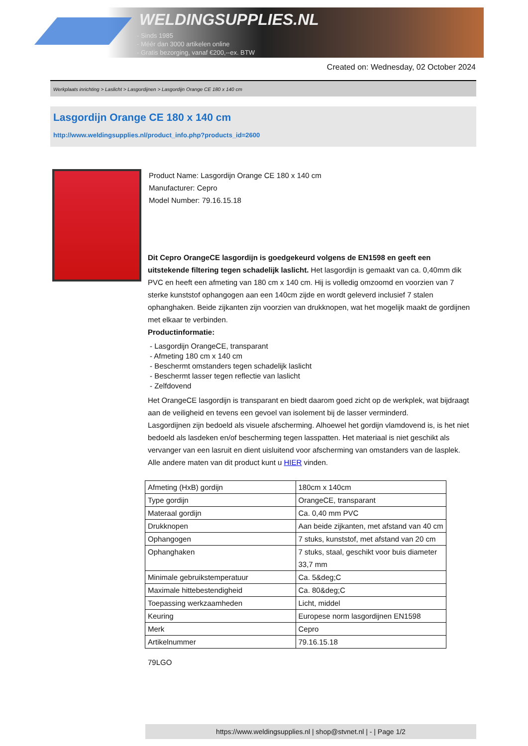WELDINGSUPPLIES.NL
- Sinds 1985
- Méér dan 3000 artikelen online
- Gratis bezorging, vanaf €200,--ex. BTW
Created on: Wednesday, 02 October 2024
Werkplaats inrichting > Laslicht > Lasgordijnen > Lasgordijn Orange CE 180 x 140 cm
Lasgordijn Orange CE 180 x 140 cm
http://www.weldingsupplies.nl/product_info.php?products_id=2600
Product Name: Lasgordijn Orange CE 180 x 140 cm
Manufacturer: Cepro
Model Number: 79.16.15.18
Dit Cepro OrangeCE lasgordijn is goedgekeurd volgens de EN1598 en geeft een uitstekende filtering tegen schadelijk laslicht. Het lasgordijn is gemaakt van ca. 0,40mm dik PVC en heeft een afmeting van 180 cm x 140 cm. Hij is volledig omzoomd en voorzien van 7 sterke kunststof ophangogen aan een 140cm zijde en wordt geleverd inclusief 7 stalen ophanghaken. Beide zijkanten zijn voorzien van drukknopen, wat het mogelijk maakt de gordijnen met elkaar te verbinden.
Productinformatie:
- Lasgordijn OrangeCE, transparant
- Afmeting 180 cm x 140 cm
- Beschermt omstanders tegen schadelijk laslicht
- Beschermt lasser tegen reflectie van laslicht
- Zelfdovend
Het OrangeCE lasgordijn is transparant en biedt daarom goed zicht op de werkplek, wat bijdraagt aan de veiligheid en tevens een gevoel van isolement bij de lasser verminderd.
Lasgordijnen zijn bedoeld als visuele afscherming. Alhoewel het gordijn vlamdovend is, is het niet bedoeld als lasdeken en/of bescherming tegen lasspatten. Het materiaal is niet geschikt als vervanger van een lasruit en dient uisluitend voor afscherming van omstanders van de lasplek.
Alle andere maten van dit product kunt u HIER vinden.
| Afmeting (HxB) gordijn | 180cm x 140cm |
| Type gordijn | OrangeCE, transparant |
| Materaal gordijn | Ca. 0,40 mm PVC |
| Drukknopen | Aan beide zijkanten, met afstand van 40 cm |
| Ophangogen | 7 stuks, kunststof, met afstand van 20 cm |
| Ophanghaken | 7 stuks, staal, geschikt voor buis diameter 33,7 mm |
| Minimale gebruikstemperatuur | Ca. 5&deg;C |
| Maximale hittebestendigheid | Ca. 80&deg;C |
| Toepassing werkzaamheden | Licht, middel |
| Keuring | Europese norm lasgordijnen EN1598 |
| Merk | Cepro |
| Artikelnummer | 79.16.15.18 |
79LGO
https://www.weldingsupplies.nl | shop@stvnet.nl | - | Page 1/2